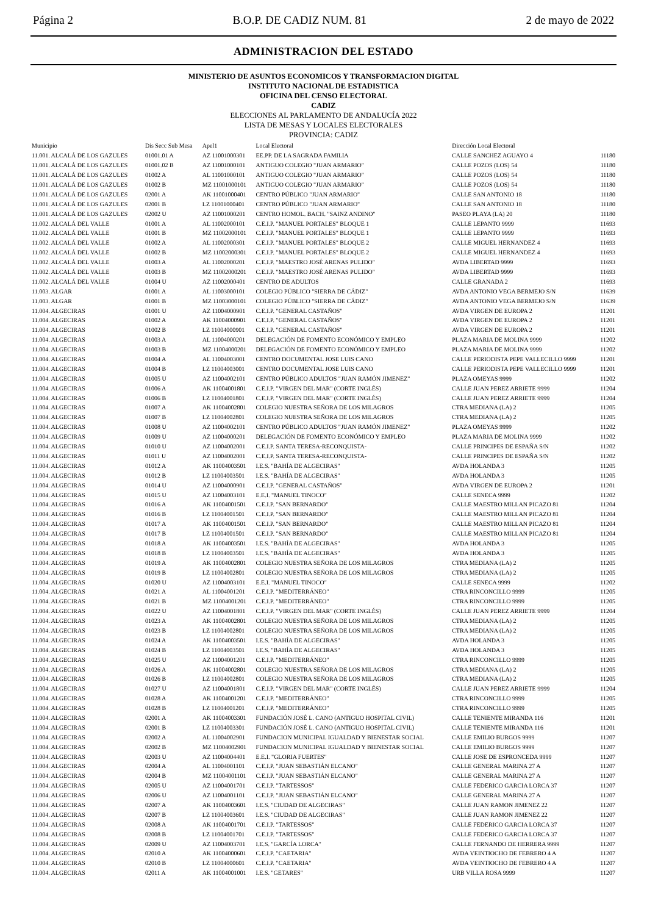Página 2 B.O.P. DE CADIZ NUM. 81 2 de mayo de 2022
ADMINISTRACION DEL ESTADO
MINISTERIO DE ASUNTOS ECONOMICOS Y TRANSFORMACION DIGITAL
INSTITUTO NACIONAL DE ESTADISTICA
OFICINA DEL CENSO ELECTORAL
CADIZ
ELECCIONES AL PARLAMENTO DE ANDALUCÍA 2022
LISTA DE MESAS Y LOCALES ELECTORALES
PROVINCIA: CADIZ
| Municipio | Dis Secc Sub Mesa | Apel1 | Local Electoral | Dirección Local Electoral | |
| --- | --- | --- | --- | --- | --- |
| 11.001. ALCALÁ DE LOS GAZULES | 01001.01 A | AZ 11001000301 | EE.PP. DE LA SAGRADA FAMILIA | CALLE SANCHEZ AGUAYO 4 | 11180 |
| 11.001. ALCALÁ DE LOS GAZULES | 01001.02 B | AZ 11001000101 | ANTIGUO COLEGIO "JUAN ARMARIO" | CALLE POZOS (LOS) 54 | 11180 |
| 11.001. ALCALÁ DE LOS GAZULES | 01002 A | AL 11001000101 | ANTIGUO COLEGIO "JUAN ARMARIO" | CALLE POZOS (LOS) 54 | 11180 |
| 11.001. ALCALÁ DE LOS GAZULES | 01002 B | MZ 11001000101 | ANTIGUO COLEGIO "JUAN ARMARIO" | CALLE POZOS (LOS) 54 | 11180 |
| 11.001. ALCALÁ DE LOS GAZULES | 02001 A | AK 11001000401 | CENTRO PÚBLICO "JUAN ARMARIO" | CALLE SAN ANTONIO 18 | 11180 |
| 11.001. ALCALÁ DE LOS GAZULES | 02001 B | LZ 11001000401 | CENTRO PÚBLICO "JUAN ARMARIO" | CALLE SAN ANTONIO 18 | 11180 |
| 11.001. ALCALÁ DE LOS GAZULES | 02002 U | AZ 11001000201 | CENTRO HOMOL. BACH. "SAINZ ANDINO" | PASEO PLAYA (LA) 20 | 11180 |
| 11.002. ALCALÁ DEL VALLE | 01001 A | AL 11002000101 | C.E.I.P. "MANUEL PORTALES" BLOQUE 1 | CALLE LEPANTO 9999 | 11693 |
| 11.002. ALCALÁ DEL VALLE | 01001 B | MZ 11002000101 | C.E.I.P. "MANUEL PORTALES" BLOQUE 1 | CALLE LEPANTO 9999 | 11693 |
| 11.002. ALCALÁ DEL VALLE | 01002 A | AL 11002000301 | C.E.I.P. "MANUEL PORTALES" BLOQUE 2 | CALLE MIGUEL HERNANDEZ 4 | 11693 |
| 11.002. ALCALÁ DEL VALLE | 01002 B | MZ 11002000301 | C.E.I.P. "MANUEL PORTALES" BLOQUE 2 | CALLE MIGUEL HERNANDEZ 4 | 11693 |
| 11.002. ALCALÁ DEL VALLE | 01003 A | AL 11002000201 | C.E.I.P. "MAESTRO JOSÉ ARENAS PULIDO" | AVDA LIBERTAD 9999 | 11693 |
| 11.002. ALCALÁ DEL VALLE | 01003 B | MZ 11002000201 | C.E.I.P. "MAESTRO JOSÉ ARENAS PULIDO" | AVDA LIBERTAD 9999 | 11693 |
| 11.002. ALCALÁ DEL VALLE | 01004 U | AZ 11002000401 | CENTRO DE ADULTOS | CALLE GRANADA 2 | 11693 |
| 11.003. ALGAR | 01001 A | AL 11003000101 | COLEGIO PÚBLICO "SIERRA DE CÁDIZ" | AVDA ANTONIO VEGA BERMEJO S/N | 11639 |
| 11.003. ALGAR | 01001 B | MZ 11003000101 | COLEGIO PÚBLICO "SIERRA DE CÁDIZ" | AVDA ANTONIO VEGA BERMEJO S/N | 11639 |
| 11.004. ALGECIRAS | 01001 U | AZ 11004000901 | C.E.I.P. "GENERAL CASTAÑOS" | AVDA VIRGEN DE EUROPA 2 | 11201 |
| 11.004. ALGECIRAS | 01002 A | AK 11004000901 | C.E.I.P. "GENERAL CASTAÑOS" | AVDA VIRGEN DE EUROPA 2 | 11201 |
| 11.004. ALGECIRAS | 01002 B | LZ 11004000901 | C.E.I.P. "GENERAL CASTAÑOS" | AVDA VIRGEN DE EUROPA 2 | 11201 |
| 11.004. ALGECIRAS | 01003 A | AL 11004000201 | DELEGACIÓN DE FOMENTO ECONÓMICO Y EMPLEO | PLAZA MARIA DE MOLINA 9999 | 11202 |
| 11.004. ALGECIRAS | 01003 B | MZ 11004000201 | DELEGACIÓN DE FOMENTO ECONÓMICO Y EMPLEO | PLAZA MARIA DE MOLINA 9999 | 11202 |
| 11.004. ALGECIRAS | 01004 A | AL 11004003001 | CENTRO DOCUMENTAL JOSE LUIS CANO | CALLE PERIODISTA PEPE VALLECILLO 9999 | 11201 |
| 11.004. ALGECIRAS | 01004 B | LZ 11004003001 | CENTRO DOCUMENTAL JOSE LUIS CANO | CALLE PERIODISTA PEPE VALLECILLO 9999 | 11201 |
| 11.004. ALGECIRAS | 01005 U | AZ 11004002101 | CENTRO PÚBLICO ADULTOS "JUAN RAMÓN JIMENEZ" | PLAZA OMEYAS 9999 | 11202 |
| 11.004. ALGECIRAS | 01006 A | AK 11004001801 | C.E.I.P. "VIRGEN DEL MAR" (CORTE INGLÉS) | CALLE JUAN PEREZ ARRIETE 9999 | 11204 |
| 11.004. ALGECIRAS | 01006 B | LZ 11004001801 | C.E.I.P. "VIRGEN DEL MAR" (CORTE INGLÉS) | CALLE JUAN PEREZ ARRIETE 9999 | 11204 |
| 11.004. ALGECIRAS | 01007 A | AK 11004002801 | COLEGIO NUESTRA SEÑORA DE LOS MILAGROS | CTRA MEDIANA (LA) 2 | 11205 |
| 11.004. ALGECIRAS | 01007 B | LZ 11004002801 | COLEGIO NUESTRA SEÑORA DE LOS MILAGROS | CTRA MEDIANA (LA) 2 | 11205 |
| 11.004. ALGECIRAS | 01008 U | AZ 11004002101 | CENTRO PÚBLICO ADULTOS "JUAN RAMÓN JIMENEZ" | PLAZA OMEYAS 9999 | 11202 |
| 11.004. ALGECIRAS | 01009 U | AZ 11004000201 | DELEGACIÓN DE FOMENTO ECONÓMICO Y EMPLEO | PLAZA MARIA DE MOLINA 9999 | 11202 |
| 11.004. ALGECIRAS | 01010 U | AZ 11004002001 | C.E.I.P. SANTA TERESA-RECONQUISTA- | CALLE PRINCIPES DE ESPAÑA S/N | 11202 |
| 11.004. ALGECIRAS | 01011 U | AZ 11004002001 | C.E.I.P. SANTA TERESA-RECONQUISTA- | CALLE PRINCIPES DE ESPAÑA S/N | 11202 |
| 11.004. ALGECIRAS | 01012 A | AK 11004003501 | I.E.S. "BAHÍA DE ALGECIRAS" | AVDA HOLANDA 3 | 11205 |
| 11.004. ALGECIRAS | 01012 B | LZ 11004003501 | I.E.S. "BAHÍA DE ALGECIRAS" | AVDA HOLANDA 3 | 11205 |
| 11.004. ALGECIRAS | 01014 U | AZ 11004000901 | C.E.I.P. "GENERAL CASTAÑOS" | AVDA VIRGEN DE EUROPA 2 | 11201 |
| 11.004. ALGECIRAS | 01015 U | AZ 11004003101 | E.E.I. "MANUEL TINOCO" | CALLE SENECA 9999 | 11202 |
| 11.004. ALGECIRAS | 01016 A | AK 11004001501 | C.E.I.P. "SAN BERNARDO" | CALLE MAESTRO MILLAN PICAZO 81 | 11204 |
| 11.004. ALGECIRAS | 01016 B | LZ 11004001501 | C.E.I.P. "SAN BERNARDO" | CALLE MAESTRO MILLAN PICAZO 81 | 11204 |
| 11.004. ALGECIRAS | 01017 A | AK 11004001501 | C.E.I.P. "SAN BERNARDO" | CALLE MAESTRO MILLAN PICAZO 81 | 11204 |
| 11.004. ALGECIRAS | 01017 B | LZ 11004001501 | C.E.I.P. "SAN BERNARDO" | CALLE MAESTRO MILLAN PICAZO 81 | 11204 |
| 11.004. ALGECIRAS | 01018 A | AK 11004003501 | I.E.S. "BAHÍA DE ALGECIRAS" | AVDA HOLANDA 3 | 11205 |
| 11.004. ALGECIRAS | 01018 B | LZ 11004003501 | I.E.S. "BAHÍA DE ALGECIRAS" | AVDA HOLANDA 3 | 11205 |
| 11.004. ALGECIRAS | 01019 A | AK 11004002801 | COLEGIO NUESTRA SEÑORA DE LOS MILAGROS | CTRA MEDIANA (LA) 2 | 11205 |
| 11.004. ALGECIRAS | 01019 B | LZ 11004002801 | COLEGIO NUESTRA SEÑORA DE LOS MILAGROS | CTRA MEDIANA (LA) 2 | 11205 |
| 11.004. ALGECIRAS | 01020 U | AZ 11004003101 | E.E.I. "MANUEL TINOCO" | CALLE SENECA 9999 | 11202 |
| 11.004. ALGECIRAS | 01021 A | AL 11004001201 | C.E.I.P. "MEDITERRÁNEO" | CTRA RINCONCILLO 9999 | 11205 |
| 11.004. ALGECIRAS | 01021 B | MZ 11004001201 | C.E.I.P. "MEDITERRÁNEO" | CTRA RINCONCILLO 9999 | 11205 |
| 11.004. ALGECIRAS | 01022 U | AZ 11004001801 | C.E.I.P. "VIRGEN DEL MAR" (CORTE INGLÉS) | CALLE JUAN PEREZ ARRIETE 9999 | 11204 |
| 11.004. ALGECIRAS | 01023 A | AK 11004002801 | COLEGIO NUESTRA SEÑORA DE LOS MILAGROS | CTRA MEDIANA (LA) 2 | 11205 |
| 11.004. ALGECIRAS | 01023 B | LZ 11004002801 | COLEGIO NUESTRA SEÑORA DE LOS MILAGROS | CTRA MEDIANA (LA) 2 | 11205 |
| 11.004. ALGECIRAS | 01024 A | AK 11004003501 | I.E.S. "BAHÍA DE ALGECIRAS" | AVDA HOLANDA 3 | 11205 |
| 11.004. ALGECIRAS | 01024 B | LZ 11004003501 | I.E.S. "BAHÍA DE ALGECIRAS" | AVDA HOLANDA 3 | 11205 |
| 11.004. ALGECIRAS | 01025 U | AZ 11004001201 | C.E.I.P. "MEDITERRÁNEO" | CTRA RINCONCILLO 9999 | 11205 |
| 11.004. ALGECIRAS | 01026 A | AK 11004002801 | COLEGIO NUESTRA SEÑORA DE LOS MILAGROS | CTRA MEDIANA (LA) 2 | 11205 |
| 11.004. ALGECIRAS | 01026 B | LZ 11004002801 | COLEGIO NUESTRA SEÑORA DE LOS MILAGROS | CTRA MEDIANA (LA) 2 | 11205 |
| 11.004. ALGECIRAS | 01027 U | AZ 11004001801 | C.E.I.P. "VIRGEN DEL MAR" (CORTE INGLÉS) | CALLE JUAN PEREZ ARRIETE 9999 | 11204 |
| 11.004. ALGECIRAS | 01028 A | AK 11004001201 | C.E.I.P. "MEDITERRÁNEO" | CTRA RINCONCILLO 9999 | 11205 |
| 11.004. ALGECIRAS | 01028 B | LZ 11004001201 | C.E.I.P. "MEDITERRÁNEO" | CTRA RINCONCILLO 9999 | 11205 |
| 11.004. ALGECIRAS | 02001 A | AK 11004003301 | FUNDACIÓN JOSÉ L. CANO (ANTIGUO HOSPITAL CIVIL) | CALLE TENIENTE MIRANDA 116 | 11201 |
| 11.004. ALGECIRAS | 02001 B | LZ 11004003301 | FUNDACIÓN JOSÉ L. CANO (ANTIGUO HOSPITAL CIVIL) | CALLE TENIENTE MIRANDA 116 | 11201 |
| 11.004. ALGECIRAS | 02002 A | AL 11004002901 | FUNDACION MUNICIPAL IGUALDAD Y BIENESTAR SOCIAL | CALLE EMILIO BURGOS 9999 | 11207 |
| 11.004. ALGECIRAS | 02002 B | MZ 11004002901 | FUNDACION MUNICIPAL IGUALDAD Y BIENESTAR SOCIAL | CALLE EMILIO BURGOS 9999 | 11207 |
| 11.004. ALGECIRAS | 02003 U | AZ 11004004401 | E.E.I. "GLORIA FUERTES" | CALLE JOSE DE ESPRONCEDA 9999 | 11207 |
| 11.004. ALGECIRAS | 02004 A | AL 11004001101 | C.E.I.P. "JUAN SEBASTIÁN ELCANO" | CALLE GENERAL MARINA 27 A | 11207 |
| 11.004. ALGECIRAS | 02004 B | MZ 11004001101 | C.E.I.P. "JUAN SEBASTIÁN ELCANO" | CALLE GENERAL MARINA 27 A | 11207 |
| 11.004. ALGECIRAS | 02005 U | AZ 11004001701 | C.E.I.P. "TARTESSOS" | CALLE FEDERICO GARCIA LORCA 37 | 11207 |
| 11.004. ALGECIRAS | 02006 U | AZ 11004001101 | C.E.I.P. "JUAN SEBASTIÁN ELCANO" | CALLE GENERAL MARINA 27 A | 11207 |
| 11.004. ALGECIRAS | 02007 A | AK 11004003601 | I.E.S. "CIUDAD DE ALGECIRAS" | CALLE JUAN RAMON JIMENEZ 22 | 11207 |
| 11.004. ALGECIRAS | 02007 B | LZ 11004003601 | I.E.S. "CIUDAD DE ALGECIRAS" | CALLE JUAN RAMON JIMENEZ 22 | 11207 |
| 11.004. ALGECIRAS | 02008 A | AK 11004001701 | C.E.I.P. "TARTESSOS" | CALLE FEDERICO GARCIA LORCA 37 | 11207 |
| 11.004. ALGECIRAS | 02008 B | LZ 11004001701 | C.E.I.P. "TARTESSOS" | CALLE FEDERICO GARCIA LORCA 37 | 11207 |
| 11.004. ALGECIRAS | 02009 U | AZ 11004003701 | I.E.S. "GARCÍA LORCA" | CALLE FERNANDO DE HERRERA 9999 | 11207 |
| 11.004. ALGECIRAS | 02010 A | AK 11004000601 | C.E.I.P. "CAETARIA" | AVDA VEINTIOCHO DE FEBRERO 4 A | 11207 |
| 11.004. ALGECIRAS | 02010 B | LZ 11004000601 | C.E.I.P. "CAETARIA" | AVDA VEINTIOCHO DE FEBRERO 4 A | 11207 |
| 11.004. ALGECIRAS | 02011 A | AK 11004001001 | I.E.S. "GETARES" | URB VILLA ROSA 9999 | 11207 |